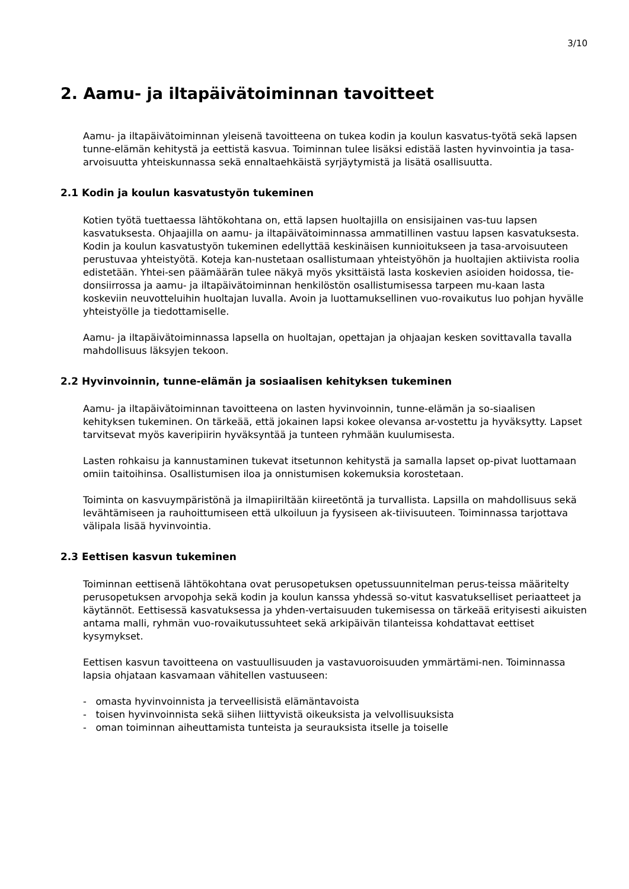3/10
2. Aamu- ja iltapäivätoiminnan tavoitteet
Aamu- ja iltapäivätoiminnan yleisenä tavoitteena on tukea kodin ja koulun kasvatus-työtä sekä lapsen tunne-elämän kehitystä ja eettistä kasvua. Toiminnan tulee lisäksi edistää lasten hyvinvointia ja tasa-arvoisuutta yhteiskunnassa sekä ennaltaehkäistä syrjäytymistä ja lisätä osallisuutta.
2.1 Kodin ja koulun kasvatustyön tukeminen
Kotien työtä tuettaessa lähtökohtana on, että lapsen huoltajilla on ensisijainen vas-tuu lapsen kasvatuksesta. Ohjaajilla on aamu- ja iltapäivätoiminnassa ammatillinen vastuu lapsen kasvatuksesta. Kodin ja koulun kasvatustyön tukeminen edellyttää keskinäisen kunnioitukseen ja tasa-arvoisuuteen perustuvaa yhteistyötä. Koteja kan-nustetaan osallistumaan yhteistyöhön ja huoltajien aktiivista roolia edistetään. Yhtei-sen päämäärän tulee näkyä myös yksittäistä lasta koskevien asioiden hoidossa, tie-donsiirrossa ja aamu- ja iltapäivätoiminnan henkilöstön osallistumisessa tarpeen mu-kaan lasta koskeviin neuvotteluihin huoltajan luvalla. Avoin ja luottamuksellinen vuo-rovaikutus luo pohjan hyvälle yhteistyölle ja tiedottamiselle.
Aamu- ja iltapäivätoiminnassa lapsella on huoltajan, opettajan ja ohjaajan kesken sovittavalla tavalla mahdollisuus läksyjen tekoon.
2.2 Hyvinvoinnin, tunne-elämän ja sosiaalisen kehityksen tukeminen
Aamu- ja iltapäivätoiminnan tavoitteena on lasten hyvinvoinnin, tunne-elämän ja so-siaalisen kehityksen tukeminen. On tärkeää, että jokainen lapsi kokee olevansa ar-vostettu ja hyväksytty. Lapset tarvitsevat myös kaveripiirin hyväksyntää ja tunteen ryhmään kuulumisesta.
Lasten rohkaisu ja kannustaminen tukevat itsetunnon kehitystä ja samalla lapset op-pivat luottamaan omiin taitoihinsa. Osallistumisen iloa ja onnistumisen kokemuksia korostetaan.
Toiminta on kasvuympäristönä ja ilmapiiriltään kiireetöntä ja turvallista. Lapsilla on mahdollisuus sekä levähtämiseen ja rauhoittumiseen että ulkoiluun ja fyysiseen ak-tiivisuuteen. Toiminnassa tarjottava välipala lisää hyvinvointia.
2.3 Eettisen kasvun tukeminen
Toiminnan eettisenä lähtökohtana ovat perusopetuksen opetussuunnitelman perus-teissa määritelty perusopetuksen arvopohja sekä kodin ja koulun kanssa yhdessä so-vitut kasvatukselliset periaatteet ja käytännöt. Eettisessä kasvatuksessa ja yhden-vertaisuuden tukemisessa on tärkeää erityisesti aikuisten antama malli, ryhmän vuo-rovaikutussuhteet sekä arkipäivän tilanteissa kohdattavat eettiset kysymykset.
Eettisen kasvun tavoitteena on vastuullisuuden ja vastavuoroisuuden ymmärtämi-nen. Toiminnassa lapsia ohjataan kasvamaan vähitellen vastuuseen:
- omasta hyvinvoinnista ja terveellisistä elämäntavoista
- toisen hyvinvoinnista sekä siihen liittyvistä oikeuksista ja velvollisuuksista
- oman toiminnan aiheuttamista tunteista ja seurauksista itselle ja toiselle